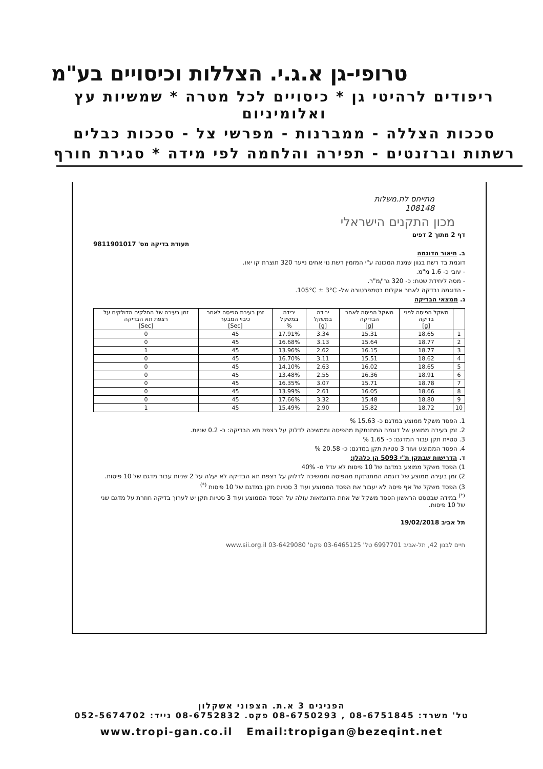טרופי-גן א.ג.י. הצללות וכיסויים בע"מ
ריפודים לרהיטי גן * כיסויים לכל מטרה * שמשיות עץ ואלומיניום
סככות הצללה - ממברנות - מפרשי צל - סככות כבלים
רשתות וברזנטים - תפירה והלחמה לפי מידה * סגירת חורף
מתייחס לת.משלות
108148
מכון התקנים הישראלי
דף 2 מתוך 2 דפים
תעודת בדיקה מס' 9811901017
ב. תיאור הדוגמה
דוגמת בד רשת בגוון שמנת המכונה ע"י המזמין רשת נוי אחים נייער 320 תוצרת קו יאו.
- עובי כ- 1.6 מ"מ.
- מסה ליחידת שטח: כ- 320 גר'/מ"ר.
- הדוגמה נבדקה לאחר אקלום בטמפרטורה של- 105°C ± 3°C.
ג. ממצאי הבדיקה
| | משקל הפיסה לפני בדיקה [g] | משקל הפיסה לאחר הבדיקה [g] | ירידה במשקל [g] | ירידה במשקל % | זמן בעירת הפיסה לאחר כיבוי המבער [Sec] | זמן בעירה של החלקים הדולקים על רצפת תא הבדיקה [Sec] |
| --- | --- | --- | --- | --- | --- | --- |
| 1 | 18.65 | 15.31 | 3.34 | 17.91% | 45 | 0 |
| 2 | 18.77 | 15.64 | 3.13 | 16.68% | 45 | 0 |
| 3 | 18.77 | 16.15 | 2.62 | 13.96% | 45 | 1 |
| 4 | 18.62 | 15.51 | 3.11 | 16.70% | 45 | 0 |
| 5 | 18.65 | 16.02 | 2.63 | 14.10% | 45 | 0 |
| 6 | 18.91 | 16.36 | 2.55 | 13.48% | 45 | 0 |
| 7 | 18.78 | 15.71 | 3.07 | 16.35% | 45 | 0 |
| 8 | 18.66 | 16.05 | 2.61 | 13.99% | 45 | 0 |
| 9 | 18.80 | 15.48 | 3.32 | 17.66% | 45 | 0 |
| 10 | 18.72 | 15.82 | 2.90 | 15.49% | 45 | 1 |
1. הפסד משקל ממוצע במדגם כ- 15.63 %
2. זמן בעירה ממוצע של דוגמה המתנתקת מהפיסה וממשיכה לדלוק על רצפת תא הבדיקה: כ- 0.2 שניות.
3. סטיית תקן עבור המדגם: כ- 1.65 %
4. הפסד הממוצע ועוד 3 סטיות תקן במדגם: כ- 20.58 %
ד. הדרישות שבתקן ת"י 5093 הן כלהלן:
1) הפסד משקל ממוצע במדגם של 10 פיסות לא יגדל מ- 40%
2) זמן בעירה ממוצע של דוגמה המתנתקת מהפיסה וממשיכה לדלוק על רצפת תא הבדיקה לא יעלה על 2 שניות עבור מדגם של 10 פיסות.
3) הפסד משקל של אף פיסה לא יעבור את הפסד הממוצע ועוד 3 סטיות תקן במדגם של 10 פיסות <sup>(*)</sup>
<sup>(*)</sup> במידה שבטסט הראשון הפסד משקל של אחת הדוגמאות עולה על הפסד הממוצע ועוד 3 סטיות תקן יש לערוך בדיקה חוזרת על מדגם שני של 10 פיסות.
תל אביב 19/02/2018
חיים לבנון 42, תל-אביב 6997701 טל' 03-6465125 פקס' 03-6429080 www.sii.org.il
הפניגים 3 א.ת. הצפוני אשקלון
טל' משרד: 08-6751845 , 08-6750293 פקס. 08-6752832 נייד: 052-5674702
www.tropi-gan.co.il Email:tropigan@bezeqint.net